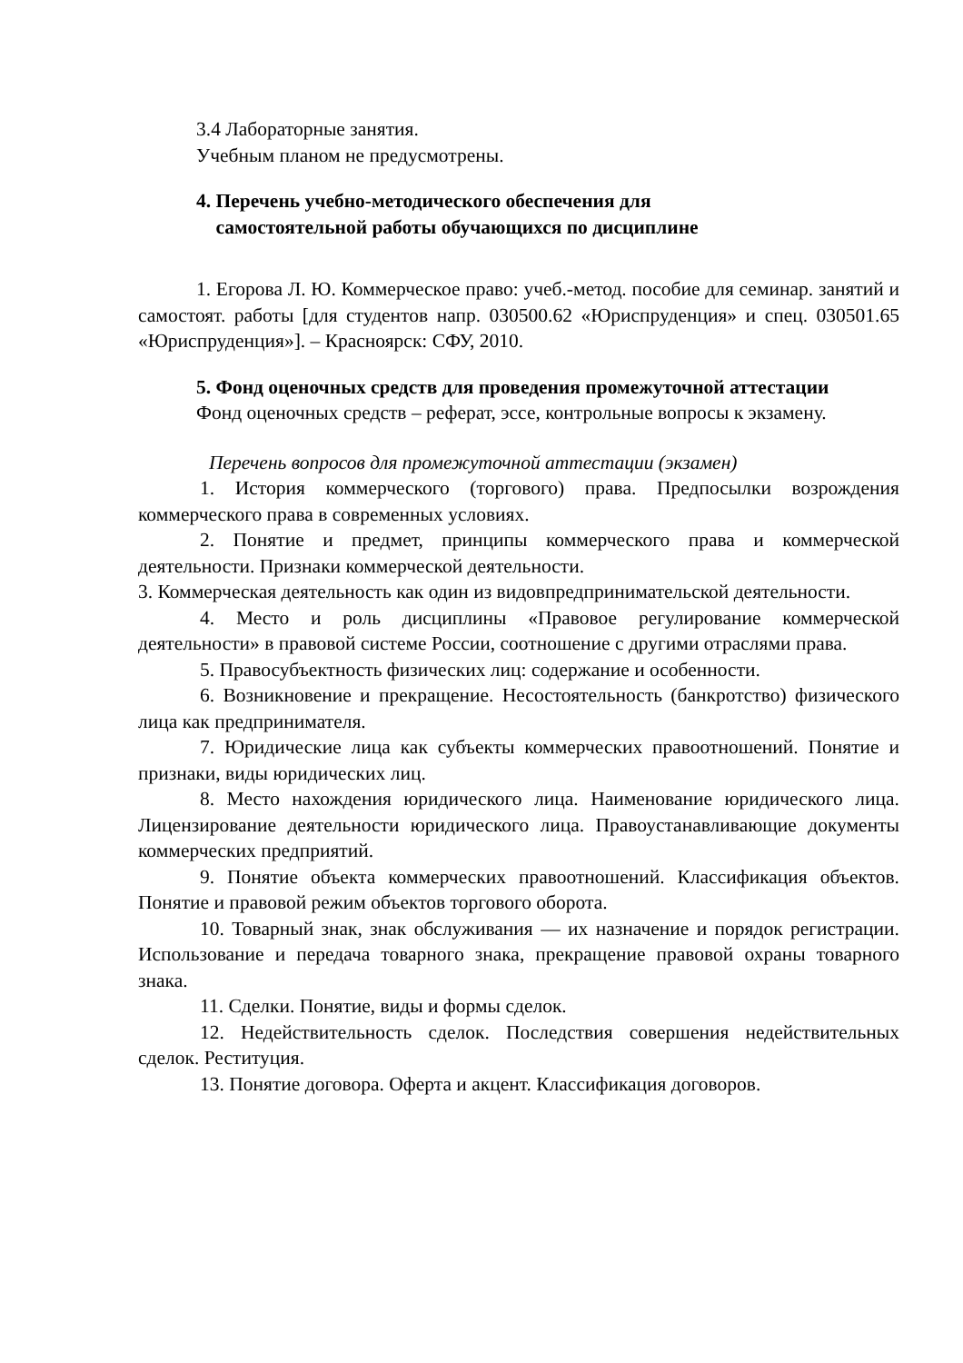3.4 Лабораторные занятия.
Учебным планом не предусмотрены.
4. Перечень учебно-методического обеспечения для
самостоятельной работы обучающихся по дисциплине
1. Егорова Л. Ю. Коммерческое право: учеб.-метод. пособие для семинар. занятий и самостоят. работы [для студентов напр. 030500.62 «Юриспруденция» и спец. 030501.65 «Юриспруденция»]. – Красноярск: СФУ, 2010.
5. Фонд оценочных средств для проведения промежуточной аттестации
Фонд оценочных средств – реферат, эссе, контрольные вопросы к экзамену.
Перечень вопросов для промежуточной аттестации (экзамен)
1. История коммерческого (торгового) права. Предпосылки возрождения коммерческого права в современных условиях.
2. Понятие и предмет, принципы коммерческого права и коммерческой деятельности. Признаки коммерческой деятельности.
3. Коммерческая деятельность как один из видовпредпринимательской деятельности.
4. Место и роль дисциплины «Правовое регулирование коммерческой деятельности» в правовой системе России, соотношение с другими отраслями права.
5. Правосубъектность физических лиц: содержание и особенности.
6. Возникновение и прекращение. Несостоятельность (банкротство) физического лица как предпринимателя.
7. Юридические лица как субъекты коммерческих правоотношений. Понятие и признаки, виды юридических лиц.
8. Место нахождения юридического лица. Наименование юридического лица. Лицензирование деятельности юридического лица. Правоустанавливающие документы коммерческих предприятий.
9. Понятие объекта коммерческих правоотношений. Классификация объектов. Понятие и правовой режим объектов торгового оборота.
10. Товарный знак, знак обслуживания — их назначение и порядок регистрации. Использование и передача товарного знака, прекращение правовой охраны товарного знака.
11. Сделки. Понятие, виды и формы сделок.
12. Недействительность сделок. Последствия совершения недействительных сделок. Реституция.
13. Понятие договора. Оферта и акцент. Классификация договоров.